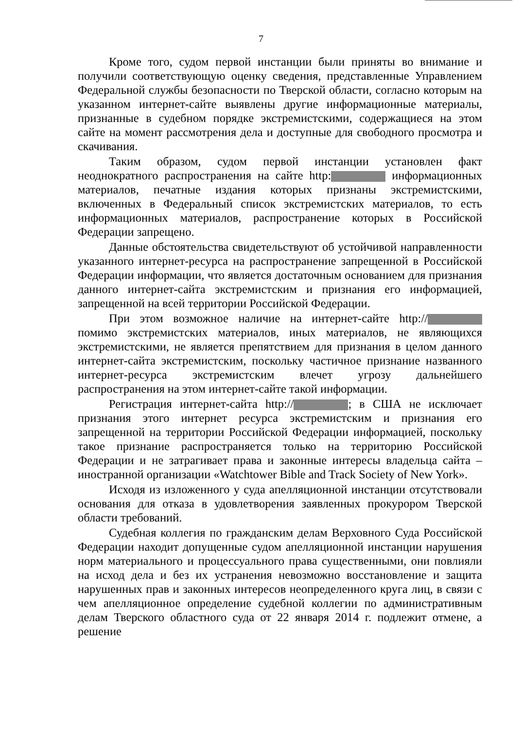7
Кроме того, судом первой инстанции были приняты во внимание и получили соответствующую оценку сведения, представленные Управлением Федеральной службы безопасности по Тверской области, согласно которым на указанном интернет-сайте выявлены другие информационные материалы, признанные в судебном порядке экстремистскими, содержащиеся на этом сайте на момент рассмотрения дела и доступные для свободного просмотра и скачивания.
Таким образом, судом первой инстанции установлен факт неоднократного распространения на сайте http: информационных материалов, печатные издания которых признаны экстремистскими, включенных в Федеральный список экстремистских материалов, то есть информационных материалов, распространение которых в Российской Федерации запрещено.
Данные обстоятельства свидетельствуют об устойчивой направленности указанного интернет-ресурса на распространение запрещенной в Российской Федерации информации, что является достаточным основанием для признания данного интернет-сайта экстремистским и признания его информацией, запрещенной на всей территории Российской Федерации.
При этом возможное наличие на интернет-сайте http:// помимо экстремистских материалов, иных материалов, не являющихся экстремистскими, не является препятствием для признания в целом данного интернет-сайта экстремистским, поскольку частичное признание названного интернет-ресурса экстремистским влечет угрозу дальнейшего распространения на этом интернет-сайте такой информации.
Регистрация интернет-сайта http:// ; в США не исключает признания этого интернет ресурса экстремистским и признания его запрещенной на территории Российской Федерации информацией, поскольку такое признание распространяется только на территорию Российской Федерации и не затрагивает права и законные интересы владельца сайта – иностранной организации «Watchtower Bible and Track Society of New York».
Исходя из изложенного у суда апелляционной инстанции отсутствовали основания для отказа в удовлетворения заявленных прокурором Тверской области требований.
Судебная коллегия по гражданским делам Верховного Суда Российской Федерации находит допущенные судом апелляционной инстанции нарушения норм материального и процессуального права существенными, они повлияли на исход дела и без их устранения невозможно восстановление и защита нарушенных прав и законных интересов неопределенного круга лиц, в связи с чем апелляционное определение судебной коллегии по административным делам Тверского областного суда от 22 января 2014 г. подлежит отмене, а решение